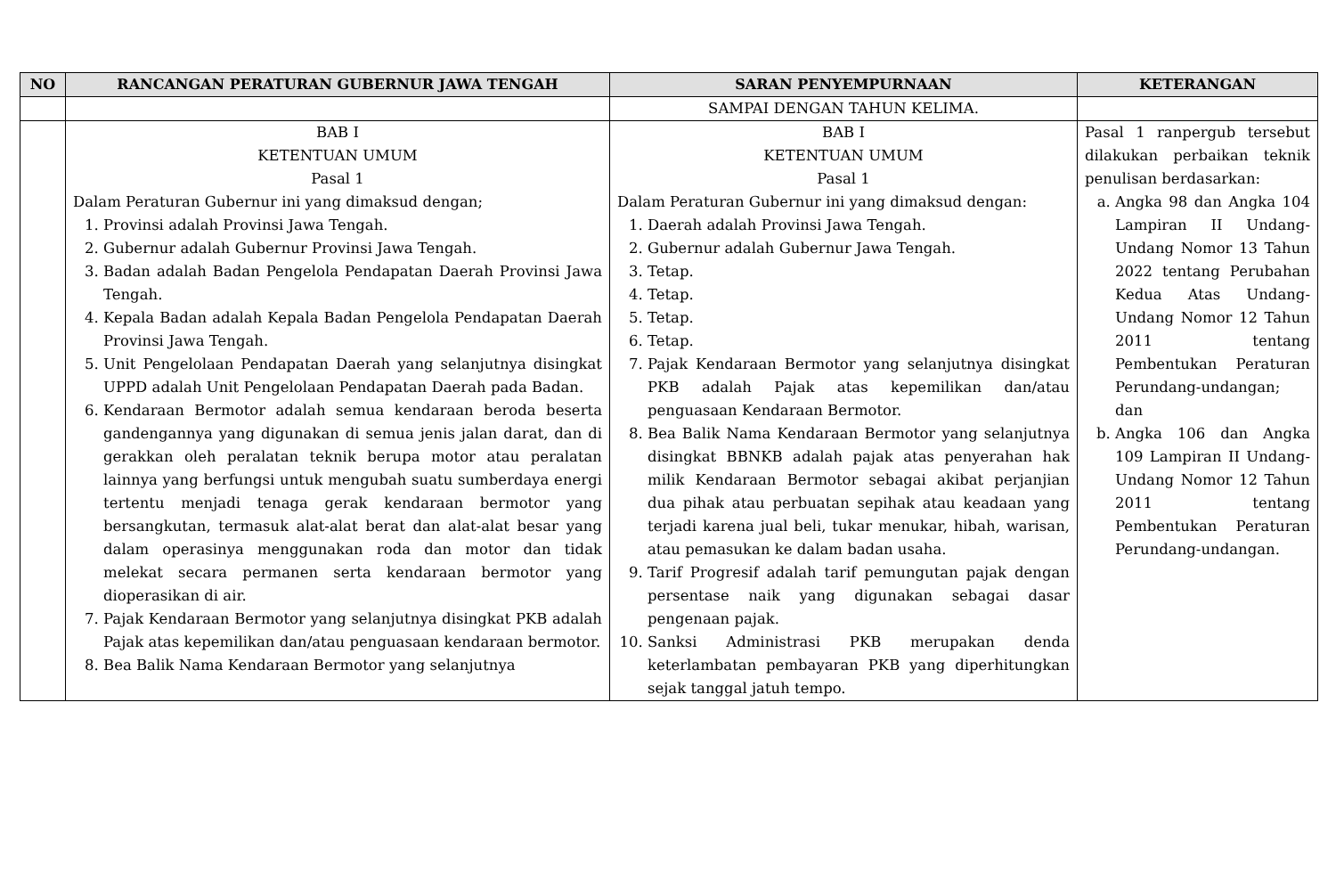| NO | RANCANGAN PERATURAN GUBERNUR JAWA TENGAH | SARAN PENYEMPURNAAN | KETERANGAN |
| --- | --- | --- | --- |
| | | SAMPAI DENGAN TAHUN KELIMA. | |
| | BAB I KETENTUAN UMUM Pasal 1 Dalam Peraturan Gubernur ini yang dimaksud dengan; 1. Provinsi adalah Provinsi Jawa Tengah. 2. Gubernur adalah Gubernur Provinsi Jawa Tengah. 3. Badan adalah Badan Pengelola Pendapatan Daerah Provinsi Jawa Tengah. 4. Kepala Badan adalah Kepala Badan Pengelola Pendapatan Daerah Provinsi Jawa Tengah. 5. Unit Pengelolaan Pendapatan Daerah yang selanjutnya disingkat UPPD adalah Unit Pengelolaan Pendapatan Daerah pada Badan. 6. Kendaraan Bermotor adalah semua kendaraan beroda beserta gandengannya yang digunakan di semua jenis jalan darat, dan di gerakkan oleh peralatan teknik berupa motor atau peralatan lainnya yang berfungsi untuk mengubah suatu sumberdaya energi tertentu menjadi tenaga gerak kendaraan bermotor yang bersangkutan, termasuk alat-alat berat dan alat-alat besar yang dalam operasinya menggunakan roda dan motor dan tidak melekat secara permanen serta kendaraan bermotor yang dioperasikan di air. 7. Pajak Kendaraan Bermotor yang selanjutnya disingkat PKB adalah Pajak atas kepemilikan dan/atau penguasaan kendaraan bermotor. 8. Bea Balik Nama Kendaraan Bermotor yang selanjutnya | BAB I KETENTUAN UMUM Pasal 1 Dalam Peraturan Gubernur ini yang dimaksud dengan: 1. Daerah adalah Provinsi Jawa Tengah. 2. Gubernur adalah Gubernur Jawa Tengah. 3. Tetap. 4. Tetap. 5. Tetap. 6. Tetap. 7. Pajak Kendaraan Bermotor yang selanjutnya disingkat PKB adalah Pajak atas kepemilikan dan/atau penguasaan Kendaraan Bermotor. 8. Bea Balik Nama Kendaraan Bermotor yang selanjutnya disingkat BBNKB adalah pajak atas penyerahan hak milik Kendaraan Bermotor sebagai akibat perjanjian dua pihak atau perbuatan sepihak atau keadaan yang terjadi karena jual beli, tukar menukar, hibah, warisan, atau pemasukan ke dalam badan usaha. 9. Tarif Progresif adalah tarif pemungutan pajak dengan persentase naik yang digunakan sebagai dasar pengenaan pajak. 10. Sanksi Administrasi PKB merupakan denda keterlambatan pembayaran PKB yang diperhitungkan sejak tanggal jatuh tempo. | Pasal 1 ranpergub tersebut dilakukan perbaikan teknik penulisan berdasarkan: a. Angka 98 dan Angka 104 Lampiran II Undang-Undang Nomor 13 Tahun 2022 tentang Perubahan Kedua Atas Undang-Undang Nomor 12 Tahun 2011 tentang Pembentukan Peraturan Perundang-undangan; dan b. Angka 106 dan Angka 109 Lampiran II Undang-Undang Nomor 12 Tahun 2011 tentang Pembentukan Peraturan Perundang-undangan. |